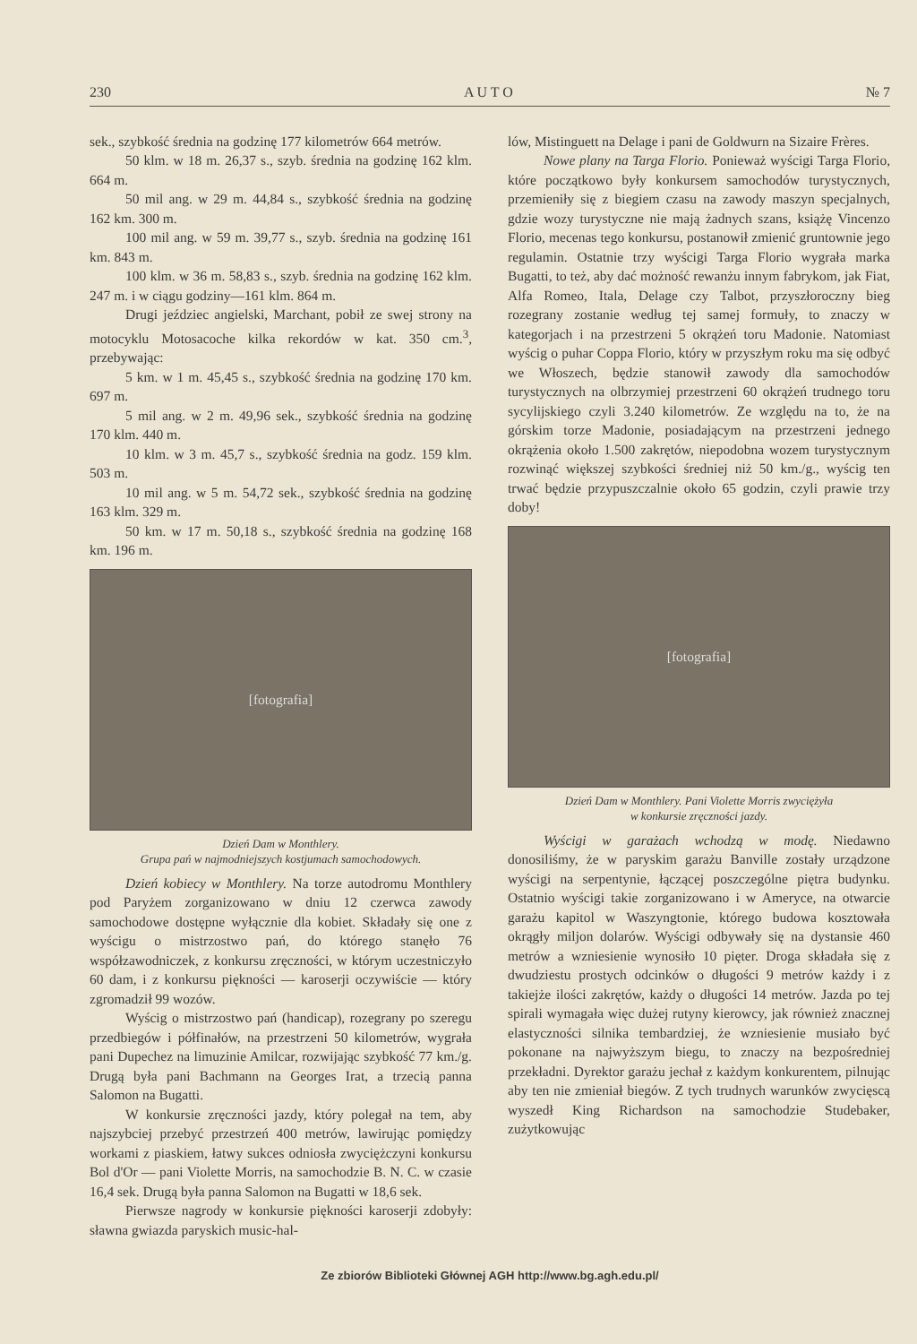230 A U T O № 7
sek., szybkość średnia na godzinę 177 kilometrów 664 metrów.
50 klm. w 18 m. 26,37 s., szyb. średnia na godzinę 162 klm. 664 m.
50 mil ang. w 29 m. 44,84 s., szybkość średnia na godzinę 162 km. 300 m.
100 mil ang. w 59 m. 39,77 s., szyb. średnia na godzinę 161 km. 843 m.
100 klm. w 36 m. 58,83 s., szyb. średnia na godzinę 162 klm. 247 m. i w ciągu godziny—161 klm. 864 m.
Drugi jeździec angielski, Marchant, pobił ze swej strony na motocyklu Motosacoche kilka rekordów w kat. 350 cm.<sup>3</sup>, przebywając:
5 km. w 1 m. 45,45 s., szybkość średnia na godzinę 170 km. 697 m.
5 mil ang. w 2 m. 49,96 sek., szybkość średnia na godzinę 170 klm. 440 m.
10 klm. w 3 m. 45,7 s., szybkość średnia na godz. 159 klm. 503 m.
10 mil ang. w 5 m. 54,72 sek., szybkość średnia na godzinę 163 klm. 329 m.
50 km. w 17 m. 50,18 s., szybkość średnia na godzinę 168 km. 196 m.
[fotografia]
Dzień Dam w Monthlery.
Grupa pań w najmodniejszych kostjumach samochodowych.
Dzień kobiecy w Monthlery. Na torze autodromu Monthlery pod Paryżem zorganizowano w dniu 12 czerwca zawody samochodowe dostępne wyłącznie dla kobiet. Składały się one z wyścigu o mistrzostwo pań, do którego stanęło 76 współzawodniczek, z konkursu zręczności, w którym uczestniczyło 60 dam, i z konkursu piękności — karoserji oczywiście — który zgromadził 99 wozów.
Wyścig o mistrzostwo pań (handicap), rozegrany po szeregu przedbiegów i półfinałów, na przestrzeni 50 kilometrów, wygrała pani Dupechez na limuzinie Amilcar, rozwijając szybkość 77 km./g. Drugą była pani Bachmann na Georges Irat, a trzecią panna Salomon na Bugatti.
W konkursie zręczności jazdy, który polegał na tem, aby najszybciej przebyć przestrzeń 400 metrów, lawirując pomiędzy workami z piaskiem, łatwy sukces odniosła zwyciężczyni konkursu Bol d'Or — pani Violette Morris, na samochodzie B. N. C. w czasie 16,4 sek. Drugą była panna Salomon na Bugatti w 18,6 sek.
Pierwsze nagrody w konkursie piękności karoserji zdobyły: sławna gwiazda paryskich music-hal-
lów, Mistinguett na Delage i pani de Goldwurn na Sizaire Frères.
Nowe plany na Targa Florio. Ponieważ wyścigi Targa Florio, które początkowo były konkursem samochodów turystycznych, przemieniły się z biegiem czasu na zawody maszyn specjalnych, gdzie wozy turystyczne nie mają żadnych szans, książę Vincenzo Florio, mecenas tego konkursu, postanowił zmienić gruntownie jego regulamin. Ostatnie trzy wyścigi Targa Florio wygrała marka Bugatti, to też, aby dać możność rewanżu innym fabrykom, jak Fiat, Alfa Romeo, Itala, Delage czy Talbot, przyszłoroczny bieg rozegrany zostanie według tej samej formuły, to znaczy w kategorjach i na przestrzeni 5 okrążeń toru Madonie. Natomiast wyścig o puhar Coppa Florio, który w przyszłym roku ma się odbyć we Włoszech, będzie stanowił zawody dla samochodów turystycznych na olbrzymiej przestrzeni 60 okrążeń trudnego toru sycylijskiego czyli 3.240 kilometrów. Ze względu na to, że na górskim torze Madonie, posiadającym na przestrzeni jednego okrążenia około 1.500 zakrętów, niepodobna wozem turystycznym rozwinąć większej szybkości średniej niż 50 km./g., wyścig ten trwać będzie przypuszczalnie około 65 godzin, czyli prawie trzy doby!
[fotografia]
Dzień Dam w Monthlery. Pani Violette Morris zwyciężyła
w konkursie zręczności jazdy.
Wyścigi w garażach wchodzą w modę. Niedawno donosiliśmy, że w paryskim garażu Banville zostały urządzone wyścigi na serpentynie, łączącej poszczególne piętra budynku. Ostatnio wyścigi takie zorganizowano i w Ameryce, na otwarcie garażu kapitol w Waszyngtonie, którego budowa kosztowała okrągły miljon dolarów. Wyścigi odbywały się na dystansie 460 metrów a wzniesienie wynosiło 10 pięter. Droga składała się z dwudziestu prostych odcinków o długości 9 metrów każdy i z takiejże ilości zakrętów, każdy o długości 14 metrów. Jazda po tej spirali wymagała więc dużej rutyny kierowcy, jak również znacznej elastyczności silnika tembardziej, że wzniesienie musiało być pokonane na najwyższym biegu, to znaczy na bezpośredniej przekładni. Dyrektor garażu jechał z każdym konkurentem, pilnując aby ten nie zmieniał biegów. Z tych trudnych warunków zwycięscą wyszedł King Richardson na samochodzie Studebaker, zużytkowując
Ze zbiorów Biblioteki Głównej AGH http://www.bg.agh.edu.pl/